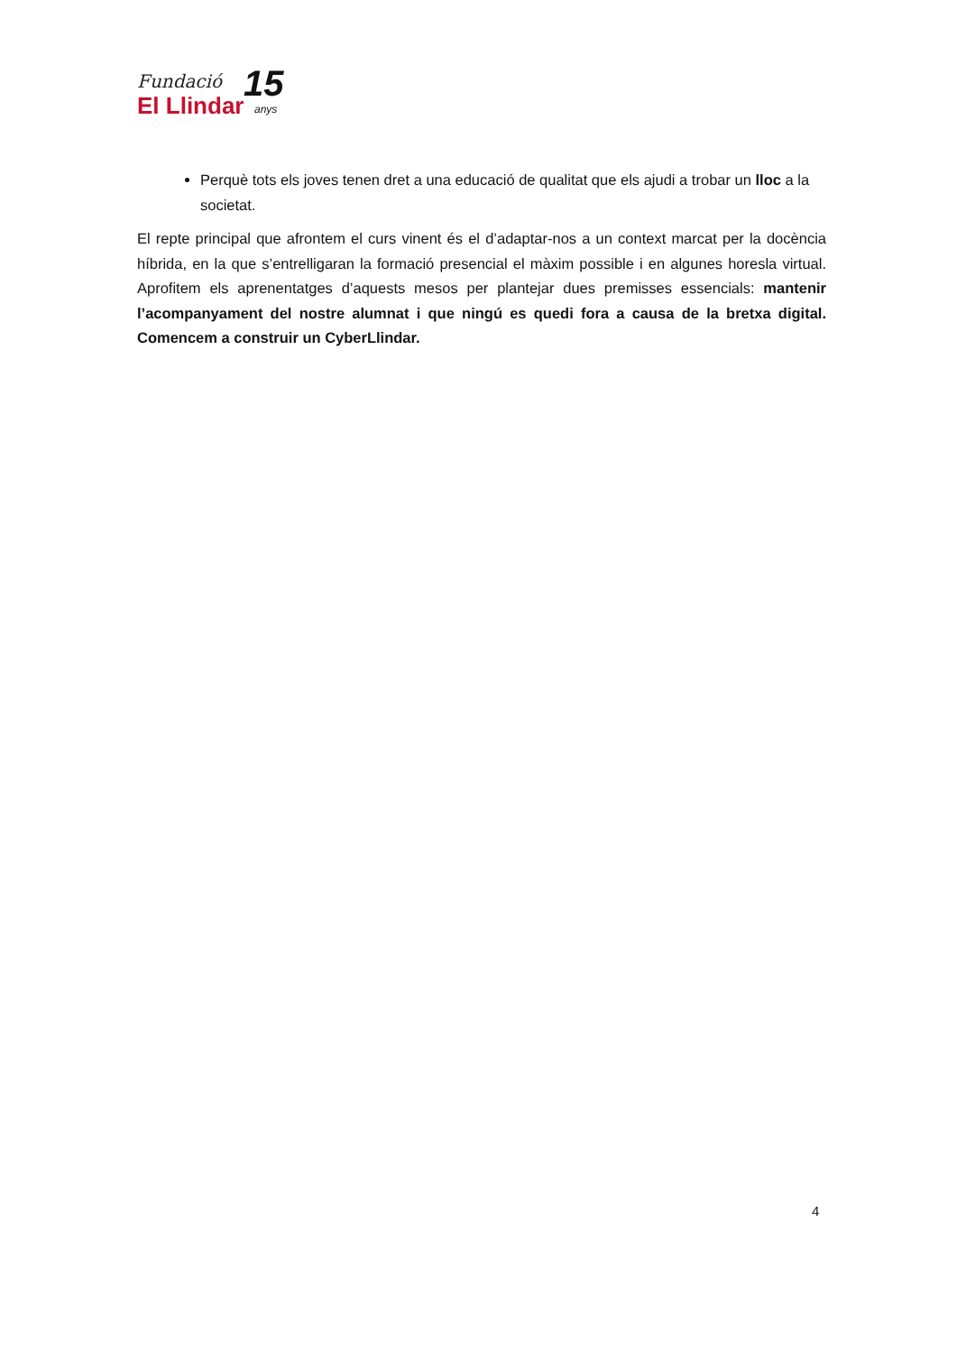Fundació
El Llindar
15
anys
Perquè tots els joves tenen dret a una educació de qualitat que els ajudi a trobar un lloc a la societat.
El repte principal que afrontem el curs vinent és el d’adaptar-nos a un context marcat per la docència híbrida, en la que s’entrelligaran la formació presencial el màxim possible i en algunes horesla virtual. Aprofitem els aprenentatges d’aquests mesos per plantejar dues premisses essencials: mantenir l’acompanyament del nostre alumnat i que ningú es quedi fora a causa de la bretxa digital. Comencem a construir un CyberLlindar.
4